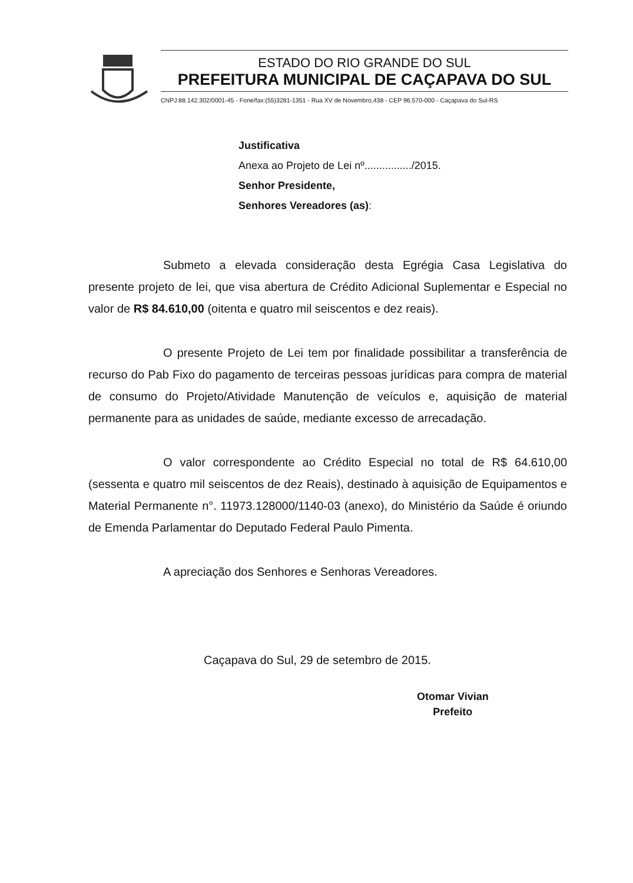ESTADO DO RIO GRANDE DO SUL
PREFEITURA MUNICIPAL DE CAÇAPAVA DO SUL
CNPJ:88.142.302/0001-45 - Fone/fax:(55)3281-1351 - Rua XV de Novembro,438 - CEP 96.570-000 - Caçapava do Sul-RS
Justificativa
Anexa ao Projeto de Lei nº................/2015.
Senhor Presidente,
Senhores Vereadores (as):
Submeto a elevada consideração desta Egrégia Casa Legislativa do presente projeto de lei, que visa abertura de Crédito Adicional Suplementar e Especial no valor de R$ 84.610,00 (oitenta e quatro mil seiscentos e dez reais).
O presente Projeto de Lei tem por finalidade possibilitar a transferência de recurso do Pab Fixo do pagamento de terceiras pessoas jurídicas para compra de material de consumo do Projeto/Atividade Manutenção de veículos e, aquisição de material permanente para as unidades de saúde, mediante excesso de arrecadação.
O valor correspondente ao Crédito Especial no total de R$ 64.610,00 (sessenta e quatro mil seiscentos de dez Reais), destinado à aquisição de Equipamentos e Material Permanente n°. 11973.128000/1140-03 (anexo), do Ministério da Saúde é oriundo de Emenda Parlamentar do Deputado Federal Paulo Pimenta.
A apreciação dos Senhores e Senhoras Vereadores.
Caçapava do Sul, 29 de setembro de 2015.
Otomar Vivian
Prefeito